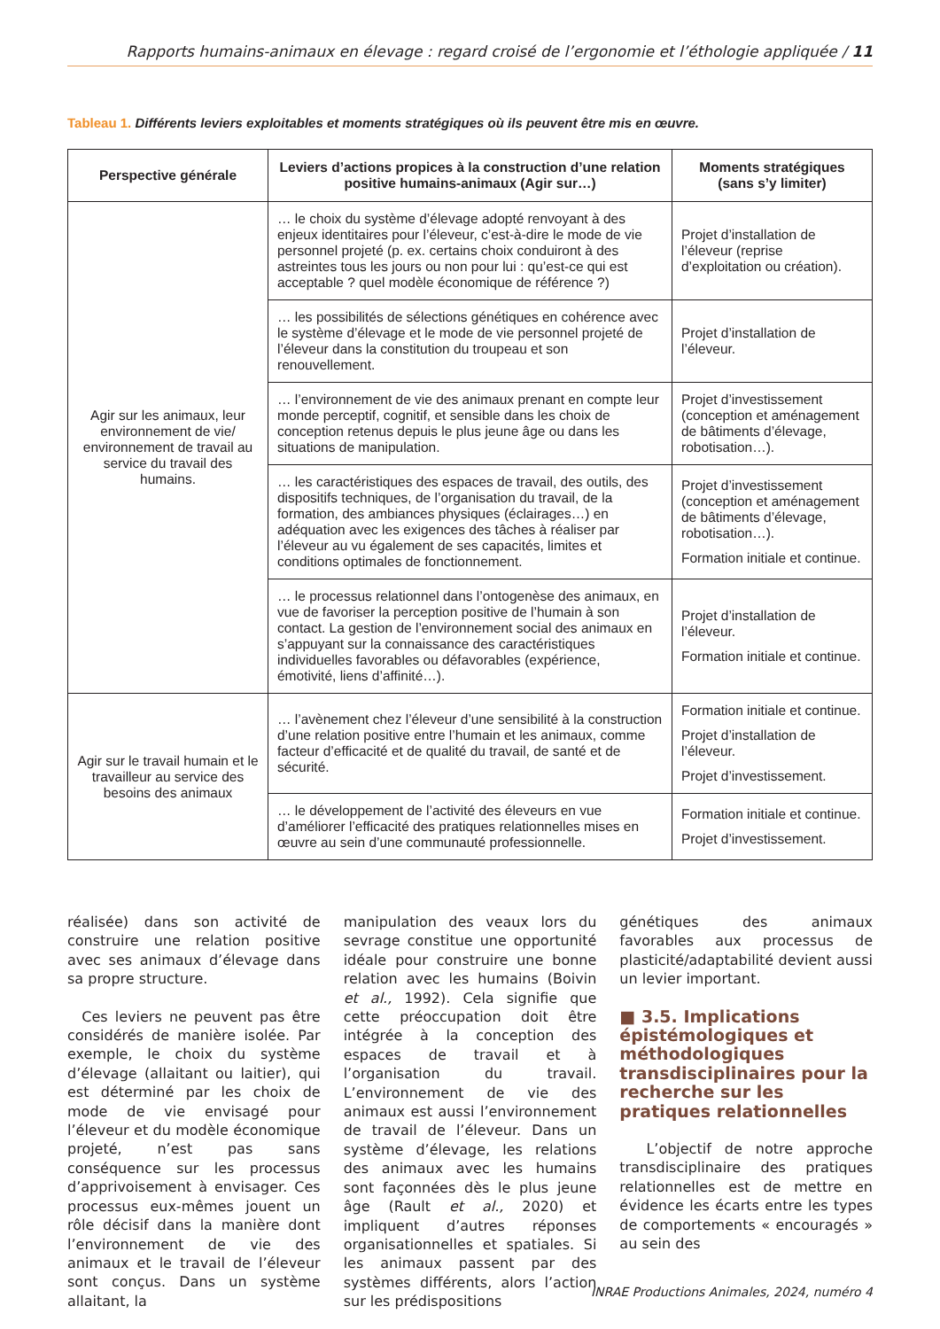Rapports humains-animaux en élevage : regard croisé de l’ergonomie et l’éthologie appliquée / 11
Tableau 1. Différents leviers exploitables et moments stratégiques où ils peuvent être mis en œuvre.
| Perspective générale | Leviers d’actions propices à la construction d’une relation positive humains-animaux (Agir sur…) | Moments stratégiques (sans s’y limiter) |
| --- | --- | --- |
| Agir sur les animaux, leur environnement de vie/ environnement de travail au service du travail des humains. | … le choix du système d’élevage adopté renvoyant à des enjeux identitaires pour l’éleveur, c’est-à-dire le mode de vie personnel projeté (p. ex. certains choix conduiront à des astreintes tous les jours ou non pour lui : qu’est-ce qui est acceptable ? quel modèle économique de référence ?) | Projet d’installation de l’éleveur (reprise d’exploitation ou création). |
| | … les possibilités de sélections génétiques en cohérence avec le système d’élevage et le mode de vie personnel projeté de l’éleveur dans la constitution du troupeau et son renouvellement. | Projet d’installation de l’éleveur. |
| | … l’environnement de vie des animaux prenant en compte leur monde perceptif, cognitif, et sensible dans les choix de conception retenus depuis le plus jeune âge ou dans les situations de manipulation. | Projet d’investissement (conception et aménagement de bâtiments d’élevage, robotisation…). |
| | … les caractéristiques des espaces de travail, des outils, des dispositifs techniques, de l’organisation du travail, de la formation, des ambiances physiques (éclairages…) en adéquation avec les exigences des tâches à réaliser par l’éleveur au vu également de ses capacités, limites et conditions optimales de fonctionnement. | Projet d’investissement (conception et aménagement de bâtiments d’élevage, robotisation…). Formation initiale et continue. |
| | … le processus relationnel dans l’ontogenèse des animaux, en vue de favoriser la perception positive de l’humain à son contact. La gestion de l’environnement social des animaux en s’appuyant sur la connaissance des caractéristiques individuelles favorables ou défavorables (expérience, émotivité, liens d’affinité…). | Projet d’installation de l’éleveur. Formation initiale et continue. |
| Agir sur le travail humain et le travailleur au service des besoins des animaux | … l’avènement chez l’éleveur d’une sensibilité à la construction d’une relation positive entre l’humain et les animaux, comme facteur d’efficacité et de qualité du travail, de santé et de sécurité. | Formation initiale et continue. Projet d’installation de l’éleveur. Projet d’investissement. |
| | … le développement de l’activité des éleveurs en vue d’améliorer l’efficacité des pratiques relationnelles mises en œuvre au sein d’une communauté professionnelle. | Formation initiale et continue. Projet d’investissement. |
réalisée) dans son activité de construire une relation positive avec ses animaux d’élevage dans sa propre structure.
Ces leviers ne peuvent pas être considérés de manière isolée. Par exemple, le choix du système d’élevage (allaitant ou laitier), qui est déterminé par les choix de mode de vie envisagé pour l’éleveur et du modèle économique projeté, n’est pas sans conséquence sur les processus d’apprivoisement à envisager. Ces processus eux-mêmes jouent un rôle décisif dans la manière dont l’environnement de vie des animaux et le travail de l’éleveur sont conçus. Dans un système allaitant, la
manipulation des veaux lors du sevrage constitue une opportunité idéale pour construire une bonne relation avec les humains (Boivin et al., 1992). Cela signifie que cette préoccupation doit être intégrée à la conception des espaces de travail et à l’organisation du travail. L’environnement de vie des animaux est aussi l’environnement de travail de l’éleveur. Dans un système d’élevage, les relations des animaux avec les humains sont façonnées dès le plus jeune âge (Rault et al., 2020) et impliquent d’autres réponses organisationnelles et spatiales. Si les animaux passent par des systèmes différents, alors l’action sur les prédispositions
génétiques des animaux favorables aux processus de plasticité/adaptabilité devient aussi un levier important.
■ 3.5. Implications épistémologiques et méthodologiques transdisciplinaires pour la recherche sur les pratiques relationnelles
L’objectif de notre approche transdisciplinaire des pratiques relationnelles est de mettre en évidence les écarts entre les types de comportements « encouragés » au sein des
INRAE Productions Animales, 2024, numéro 4